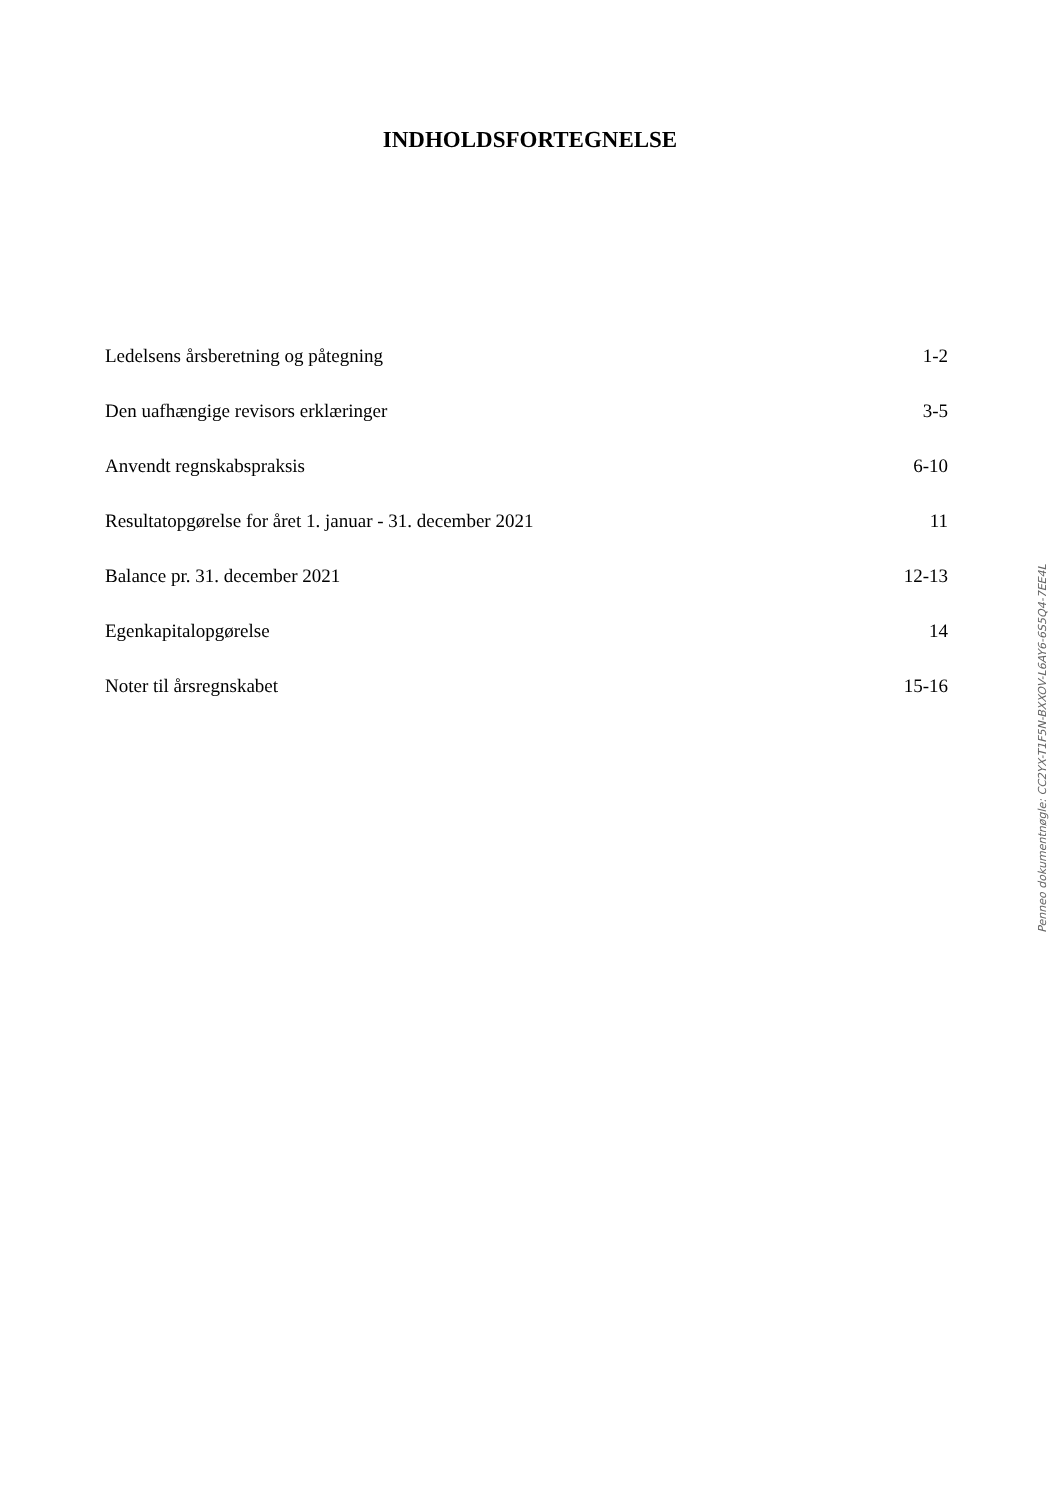INDHOLDSFORTEGNELSE
| Ledelsens årsberetning og påtegning | 1-2 |
| Den uafhængige revisors erklæringer | 3-5 |
| Anvendt regnskabspraksis | 6-10 |
| Resultatopgørelse for året 1. januar - 31. december 2021 | 11 |
| Balance pr. 31. december 2021 | 12-13 |
| Egenkapitalopgørelse | 14 |
| Noter til årsregnskabet | 15-16 |
Penneo dokumentnøgle: CC2YX-T1F5N-BXXOV-L6AY6-6S5Q4-7EE4L